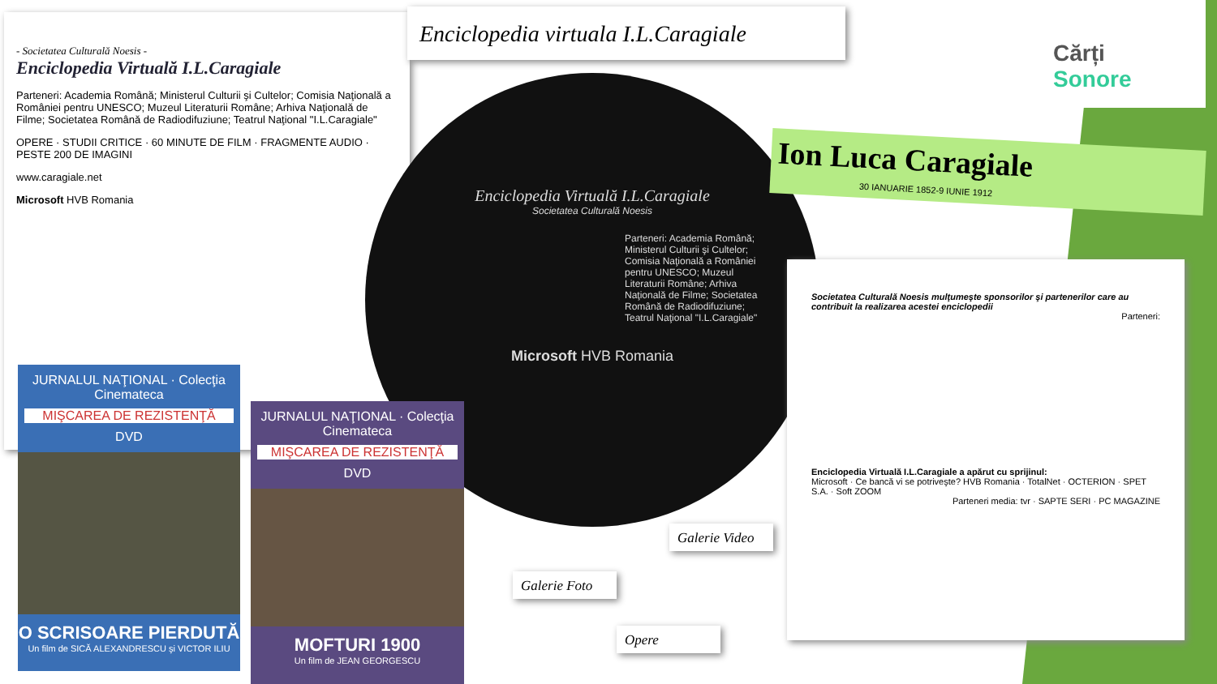- Societatea Culturală Noesis -
Enciclopedia Virtuală I.L.Caragiale
Parteneri: Academia Română; Ministerul Culturii şi Cultelor; Comisia Naţională a României pentru UNESCO; Muzeul Literaturii Române; Arhiva Naţională de Filme; Societatea Română de Radiodifuziune; Teatrul Naţional "I.L.Caragiale"
OPERE · STUDII CRITICE · 60 MINUTE DE FILM · FRAGMENTE AUDIO · PESTE 200 DE IMAGINI
www.caragiale.net
Microsoft HVB Romania
Enciclopedia virtuala I.L.Caragiale
Cărți Sonore
Enciclopedia Virtuală I.L.Caragiale
Societatea Culturală Noesis
Parteneri: Academia Română; Ministerul Culturii şi Cultelor; Comisia Naţională a României pentru UNESCO; Muzeul Literaturii Române; Arhiva Naţională de Filme; Societatea Română de Radiodifuziune; Teatrul Naţional "I.L.Caragiale"
Microsoft HVB Romania
Ion Luca Caragiale
30 IANUARIE 1852-9 IUNIE 1912
Societatea Culturală Noesis mulţumeşte sponsorilor şi partenerilor care au contribuit la realizarea acestei enciclopedii
Parteneri:
Enciclopedia Virtuală I.L.Caragiale a apărut cu sprijinul:
Microsoft · Ce bancă vi se potriveşte? HVB Romania · TotalNet · OCTERION · SPET S.A. · Soft ZOOM
Parteneri media: tvr · SAPTE SERI · PC MAGAZINE
JURNALUL NAŢIONAL · Colecţia Cinemateca
MIŞCAREA DE REZISTENŢĂ
DVD
O SCRISOARE PIERDUTĂ
Un film de SICĂ ALEXANDRESCU şi VICTOR ILIU
JURNALUL NAŢIONAL · Colecţia Cinemateca
MIŞCAREA DE REZISTENŢĂ
DVD
MOFTURI 1900
Un film de JEAN GEORGESCU
Galerie Video
Galerie Foto
Opere